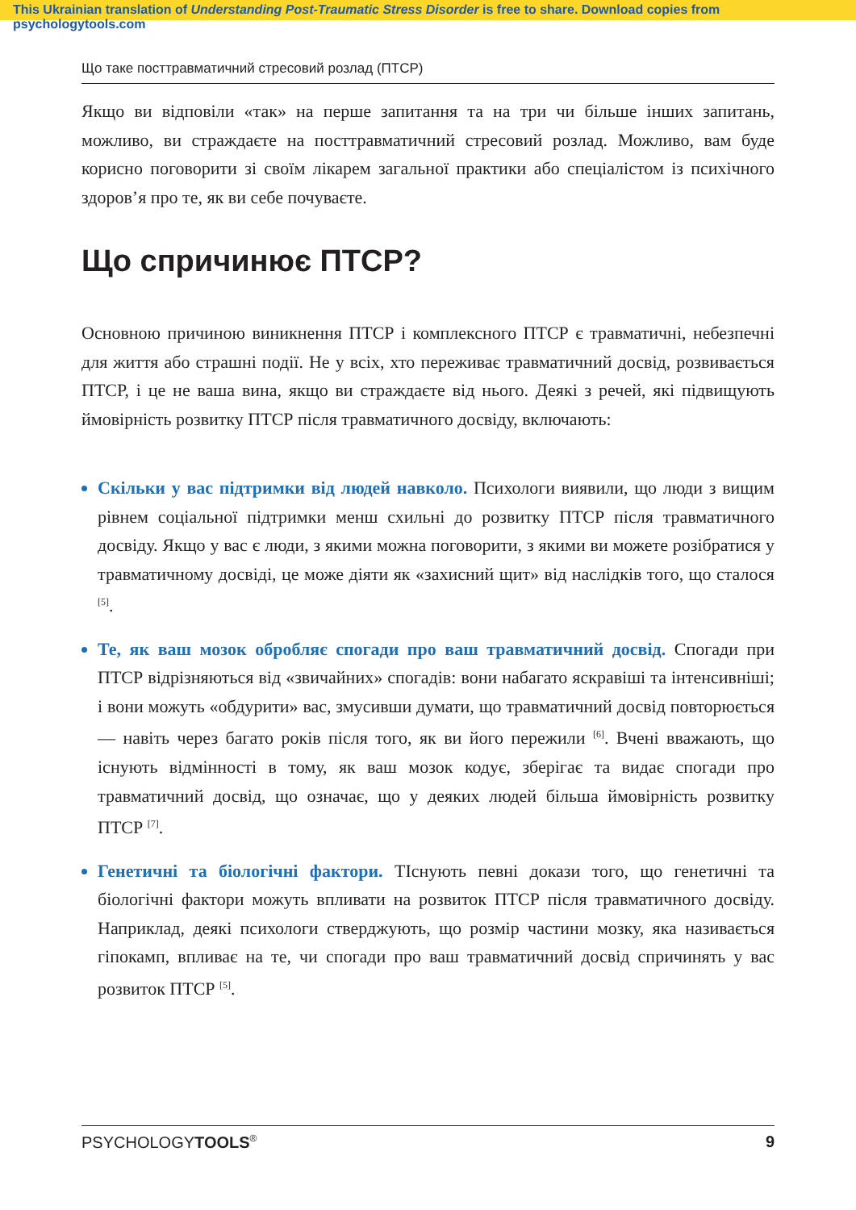This Ukrainian translation of Understanding Post-Traumatic Stress Disorder is free to share. Download copies from psychologytools.com
Що таке посттравматичний стресовий розлад (ПТСР)
Якщо ви відповіли «так» на перше запитання та на три чи більше інших запитань, можливо, ви страждаєте на посттравматичний стресовий розлад. Можливо, вам буде корисно поговорити зі своїм лікарем загальної практики або спеціалістом із психічного здоров’я про те, як ви себе почуваєте.
Що спричинює ПТСР?
Основною причиною виникнення ПТСР і комплексного ПТСР є травматичні, небезпечні для життя або страшні події. Не у всіх, хто переживає травматичний досвід, розвивається ПТСР, і це не ваша вина, якщо ви страждаєте від нього. Деякі з речей, які підвищують ймовірність розвитку ПТСР після травматичного досвіду, включають:
Скільки у вас підтримки від людей навколо. Психологи виявили, що люди з вищим рівнем соціальної підтримки менш схильні до розвитку ПТСР після травматичного досвіду. Якщо у вас є люди, з якими можна поговорити, з якими ви можете розібратися у травматичному досвіді, це може діяти як «захисний щит» від наслідків того, що сталося <sup>[5]</sup>.
Те, як ваш мозок обробляє спогади про ваш травматичний досвід. Спогади при ПТСР відрізняються від «звичайних» спогадів: вони набагато яскравіші та інтенсивніші; і вони можуть «обдурити» вас, змусивши думати, що травматичний досвід повторюється — навіть через багато років після того, як ви його пережили <sup>[6]</sup>. Вчені вважають, що існують відмінності в тому, як ваш мозок кодує, зберігає та видає спогади про травматичний досвід, що означає, що у деяких людей більша ймовірність розвитку ПТСР <sup>[7]</sup>.
Генетичні та біологічні фактори. ТІснують певні докази того, що генетичні та біологічні фактори можуть впливати на розвиток ПТСР після травматичного досвіду. Наприклад, деякі психологи стверджують, що розмір частини мозку, яка називається гіпокамп, впливає на те, чи спогади про ваш травматичний досвід спричинять у вас розвиток ПТСР <sup>[5]</sup>.
PSYCHOLOGYTOOLS<sup>®</sup> 9